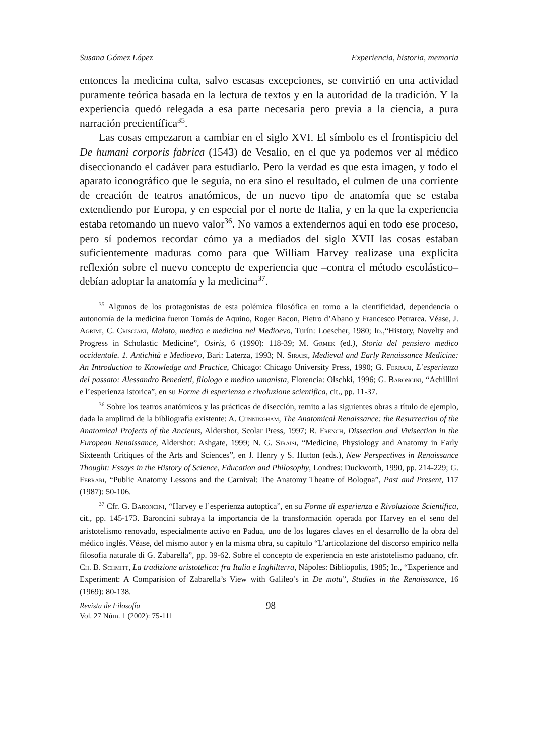Susana Gómez López Experiencia, historia, memoria
entonces la medicina culta, salvo escasas excepciones, se convirtió en una actividad puramente teórica basada en la lectura de textos y en la autoridad de la tradición. Y la experiencia quedó relegada a esa parte necesaria pero previa a la ciencia, a pura narración precientífica<sup>35</sup>.
Las cosas empezaron a cambiar en el siglo XVI. El símbolo es el frontispicio del De humani corporis fabrica (1543) de Vesalio, en el que ya podemos ver al médico diseccionando el cadáver para estudiarlo. Pero la verdad es que esta imagen, y todo el aparato iconográfico que le seguía, no era sino el resultado, el culmen de una corriente de creación de teatros anatómicos, de un nuevo tipo de anatomía que se estaba extendiendo por Europa, y en especial por el norte de Italia, y en la que la experiencia estaba retomando un nuevo valor<sup>36</sup>. No vamos a extendernos aquí en todo ese proceso, pero sí podemos recordar cómo ya a mediados del siglo XVII las cosas estaban suficientemente maduras como para que William Harvey realizase una explícita reflexión sobre el nuevo concepto de experiencia que –contra el método escolástico– debían adoptar la anatomía y la medicina<sup>37</sup>.
<sup>35</sup> Algunos de los protagonistas de esta polémica filosófica en torno a la cientificidad, dependencia o autonomía de la medicina fueron Tomás de Aquino, Roger Bacon, Pietro d’Abano y Francesco Petrarca. Véase, J. Agrimi, C. Crisciani, Malato, medico e medicina nel Medioevo, Turín: Loescher, 1980; Id.,“History, Novelty and Progress in Scholastic Medicine”, Osiris, 6 (1990): 118-39; M. Grmek (ed.), Storia del pensiero medico occidentale. 1. Antichità e Medioevo, Bari: Laterza, 1993; N. Siraisi, Medieval and Early Renaissance Medicine: An Introduction to Knowledge and Practice, Chicago: Chicago University Press, 1990; G. Ferrari, L’esperienza del passato: Alessandro Benedetti, filologo e medico umanista, Florencia: Olschki, 1996; G. Baroncini, “Achillini e l’esperienza istorica”, en su Forme di esperienza e rivoluzione scientifica, cit., pp. 11-37.
<sup>36</sup> Sobre los teatros anatómicos y las prácticas de disección, remito a las siguientes obras a título de ejemplo, dada la amplitud de la bibliografía existente: A. Cunningham, The Anatomical Renaissance: the Resurrection of the Anatomical Projects of the Ancients, Aldershot, Scolar Press, 1997; R. French, Dissection and Vivisection in the European Renaissance, Aldershot: Ashgate, 1999; N. G. Siraisi, “Medicine, Physiology and Anatomy in Early Sixteenth Critiques of the Arts and Sciences”, en J. Henry y S. Hutton (eds.), New Perspectives in Renaissance Thought: Essays in the History of Science, Education and Philosophy, Londres: Duckworth, 1990, pp. 214-229; G. Ferrari, “Public Anatomy Lessons and the Carnival: The Anatomy Theatre of Bologna”, Past and Present, 117 (1987): 50-106.
<sup>37</sup> Cfr. G. Baroncini, “Harvey e l’esperienza autoptica”, en su Forme di esperienza e Rivoluzione Scientifica, cit., pp. 145-173. Baroncini subraya la importancia de la transformación operada por Harvey en el seno del aristotelismo renovado, especialmente activo en Padua, uno de los lugares claves en el desarrollo de la obra del médico inglés. Véase, del mismo autor y en la misma obra, su capítulo “L’articolazione del discorso empirico nella filosofia naturale di G. Zabarella”, pp. 39-62. Sobre el concepto de experiencia en este aristotelismo paduano, cfr. Ch. B. Schmitt, La tradizione aristotelica: fra Italia e Inghilterra, Nápoles: Bibliopolis, 1985; Id., “Experience and Experiment: A Comparision of Zabarella’s View with Galileo’s in De motu”, Studies in the Renaissance, 16 (1969): 80-138.
Revista de Filosofía
Vol. 27 Núm. 1 (2002): 75-111
98